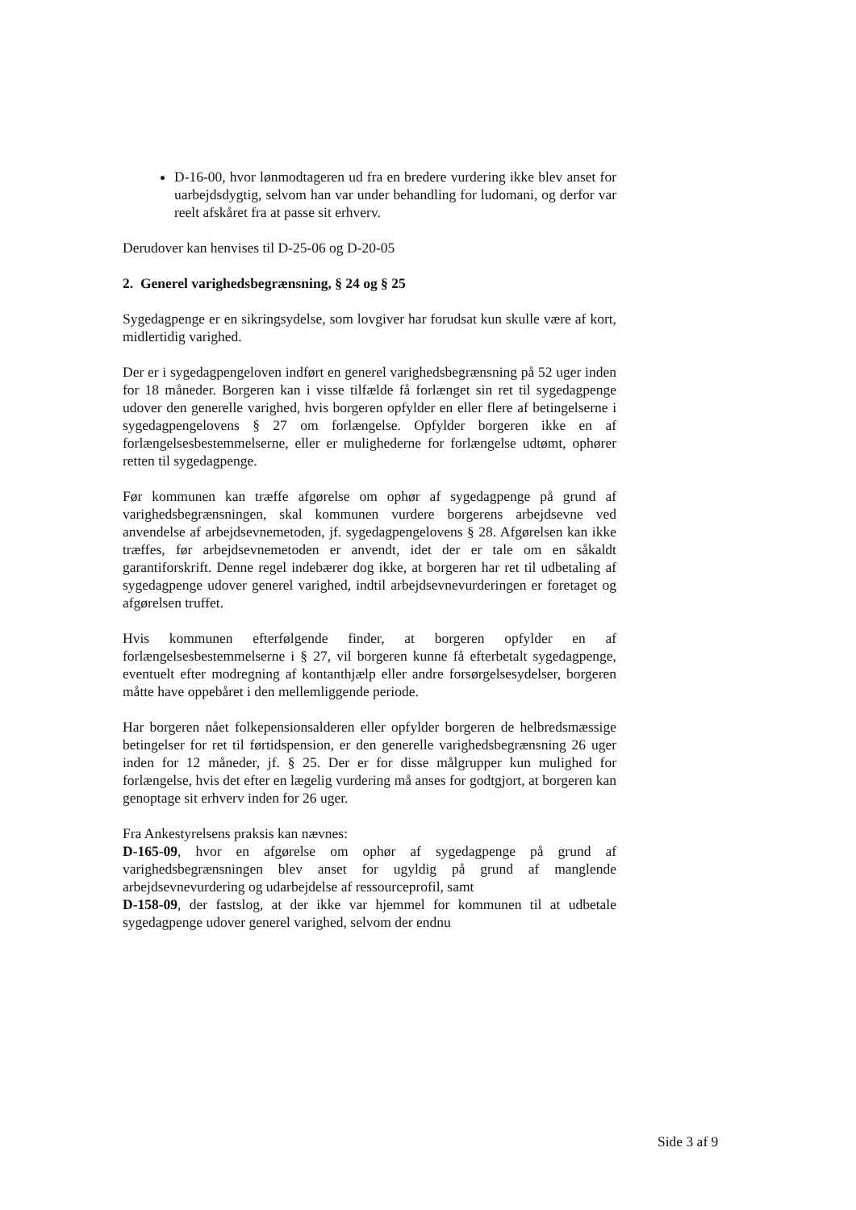D-16-00, hvor lønmodtageren ud fra en bredere vurdering ikke blev anset for uarbejdsdygtig, selvom han var under behandling for ludomani, og derfor var reelt afskåret fra at passe sit erhverv.
Derudover kan henvises til D-25-06 og D-20-05
2. Generel varighedsbegrænsning, § 24 og § 25
Sygedagpenge er en sikringsydelse, som lovgiver har forudsat kun skulle være af kort, midlertidig varighed.
Der er i sygedagpengeloven indført en generel varighedsbegrænsning på 52 uger inden for 18 måneder. Borgeren kan i visse tilfælde få forlænget sin ret til sygedagpenge udover den generelle varighed, hvis borgeren opfylder en eller flere af betingelserne i sygedagpengelovens § 27 om forlængelse. Opfylder borgeren ikke en af forlængelsesbestemmelserne, eller er mulighederne for forlængelse udtømt, ophører retten til sygedagpenge.
Før kommunen kan træffe afgørelse om ophør af sygedagpenge på grund af varighedsbegrænsningen, skal kommunen vurdere borgerens arbejdsevne ved anvendelse af arbejdsevnemetoden, jf. sygedagpengelovens § 28. Afgørelsen kan ikke træffes, før arbejdsevnemetoden er anvendt, idet der er tale om en såkaldt garantiforskrift. Denne regel indebærer dog ikke, at borgeren har ret til udbetaling af sygedagpenge udover generel varighed, indtil arbejdsevnevurderingen er foretaget og afgørelsen truffet.
Hvis kommunen efterfølgende finder, at borgeren opfylder en af forlængelsesbestemmelserne i § 27, vil borgeren kunne få efterbetalt sygedagpenge, eventuelt efter modregning af kontanthjælp eller andre forsørgelsesydelser, borgeren måtte have oppebåret i den mellemliggende periode.
Har borgeren nået folkepensionsalderen eller opfylder borgeren de helbredsmæssige betingelser for ret til førtidspension, er den generelle varighedsbegrænsning 26 uger inden for 12 måneder, jf. § 25. Der er for disse målgrupper kun mulighed for forlængelse, hvis det efter en lægelig vurdering må anses for godtgjort, at borgeren kan genoptage sit erhverv inden for 26 uger.
Fra Ankestyrelsens praksis kan nævnes:
D-165-09, hvor en afgørelse om ophør af sygedagpenge på grund af varighedsbegrænsningen blev anset for ugyldig på grund af manglende arbejdsevnevurdering og udarbejdelse af ressourceprofil, samt
D-158-09, der fastslog, at der ikke var hjemmel for kommunen til at udbetale sygedagpenge udover generel varighed, selvom der endnu
Side 3 af 9